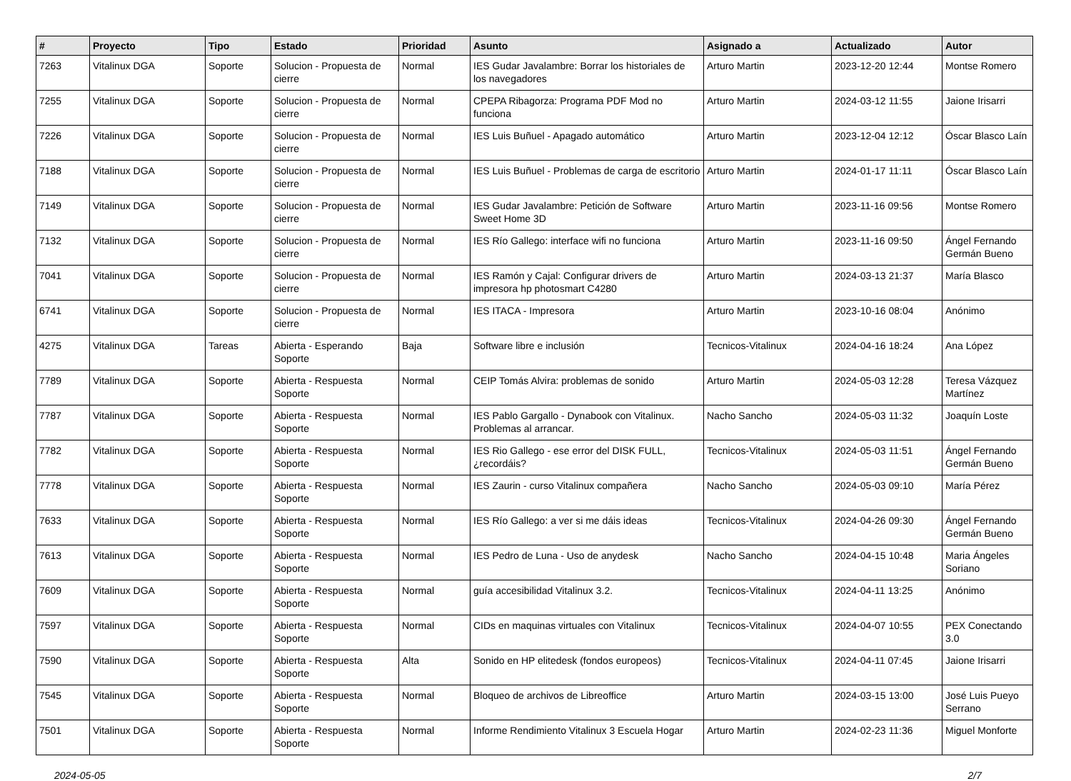| # | Proyecto | Tipo | Estado | Prioridad | Asunto | Asignado a | Actualizado | Autor |
| --- | --- | --- | --- | --- | --- | --- | --- | --- |
| 7263 | Vitalinux DGA | Soporte | Solucion - Propuesta de cierre | Normal | IES Gudar Javalambre: Borrar los historiales de los navegadores | Arturo Martin | 2023-12-20 12:44 | Montse Romero |
| 7255 | Vitalinux DGA | Soporte | Solucion - Propuesta de cierre | Normal | CPEPA Ribagorza: Programa PDF Mod no funciona | Arturo Martin | 2024-03-12 11:55 | Jaione Irisarri |
| 7226 | Vitalinux DGA | Soporte | Solucion - Propuesta de cierre | Normal | IES Luis Buñuel - Apagado automático | Arturo Martin | 2023-12-04 12:12 | Óscar Blasco Laín |
| 7188 | Vitalinux DGA | Soporte | Solucion - Propuesta de cierre | Normal | IES Luis Buñuel - Problemas de carga de escritorio | Arturo Martin | 2024-01-17 11:11 | Óscar Blasco Laín |
| 7149 | Vitalinux DGA | Soporte | Solucion - Propuesta de cierre | Normal | IES Gudar Javalambre: Petición de Software Sweet Home 3D | Arturo Martin | 2023-11-16 09:56 | Montse Romero |
| 7132 | Vitalinux DGA | Soporte | Solucion - Propuesta de cierre | Normal | IES Río Gallego: interface wifi no funciona | Arturo Martin | 2023-11-16 09:50 | Ángel Fernando Germán Bueno |
| 7041 | Vitalinux DGA | Soporte | Solucion - Propuesta de cierre | Normal | IES Ramón y Cajal: Configurar drivers de impresora hp photosmart C4280 | Arturo Martin | 2024-03-13 21:37 | María Blasco |
| 6741 | Vitalinux DGA | Soporte | Solucion - Propuesta de cierre | Normal | IES ITACA - Impresora | Arturo Martin | 2023-10-16 08:04 | Anónimo |
| 4275 | Vitalinux DGA | Tareas | Abierta - Esperando Soporte | Baja | Software libre e inclusión | Tecnicos-Vitalinux | 2024-04-16 18:24 | Ana López |
| 7789 | Vitalinux DGA | Soporte | Abierta - Respuesta Soporte | Normal | CEIP Tomás Alvira: problemas de sonido | Arturo Martin | 2024-05-03 12:28 | Teresa Vázquez Martínez |
| 7787 | Vitalinux DGA | Soporte | Abierta - Respuesta Soporte | Normal | IES Pablo Gargallo - Dynabook con Vitalinux. Problemas al arrancar. | Nacho Sancho | 2024-05-03 11:32 | Joaquín Loste |
| 7782 | Vitalinux DGA | Soporte | Abierta - Respuesta Soporte | Normal | IES Rio Gallego - ese error del DISK FULL, ¿recordáis? | Tecnicos-Vitalinux | 2024-05-03 11:51 | Ángel Fernando Germán Bueno |
| 7778 | Vitalinux DGA | Soporte | Abierta - Respuesta Soporte | Normal | IES Zaurin - curso Vitalinux compañera | Nacho Sancho | 2024-05-03 09:10 | María Pérez |
| 7633 | Vitalinux DGA | Soporte | Abierta - Respuesta Soporte | Normal | IES Río Gallego: a ver si me dáis ideas | Tecnicos-Vitalinux | 2024-04-26 09:30 | Ángel Fernando Germán Bueno |
| 7613 | Vitalinux DGA | Soporte | Abierta - Respuesta Soporte | Normal | IES Pedro de Luna - Uso de anydesk | Nacho Sancho | 2024-04-15 10:48 | Maria Ángeles Soriano |
| 7609 | Vitalinux DGA | Soporte | Abierta - Respuesta Soporte | Normal | guía accesibilidad Vitalinux 3.2. | Tecnicos-Vitalinux | 2024-04-11 13:25 | Anónimo |
| 7597 | Vitalinux DGA | Soporte | Abierta - Respuesta Soporte | Normal | CIDs en maquinas virtuales con Vitalinux | Tecnicos-Vitalinux | 2024-04-07 10:55 | PEX Conectando 3.0 |
| 7590 | Vitalinux DGA | Soporte | Abierta - Respuesta Soporte | Alta | Sonido en HP elitedesk (fondos europeos) | Tecnicos-Vitalinux | 2024-04-11 07:45 | Jaione Irisarri |
| 7545 | Vitalinux DGA | Soporte | Abierta - Respuesta Soporte | Normal | Bloqueo de archivos de Libreoffice | Arturo Martin | 2024-03-15 13:00 | José Luis Pueyo Serrano |
| 7501 | Vitalinux DGA | Soporte | Abierta - Respuesta Soporte | Normal | Informe Rendimiento Vitalinux 3 Escuela Hogar | Arturo Martin | 2024-02-23 11:36 | Miguel Monforte |
2024-05-05 2/7